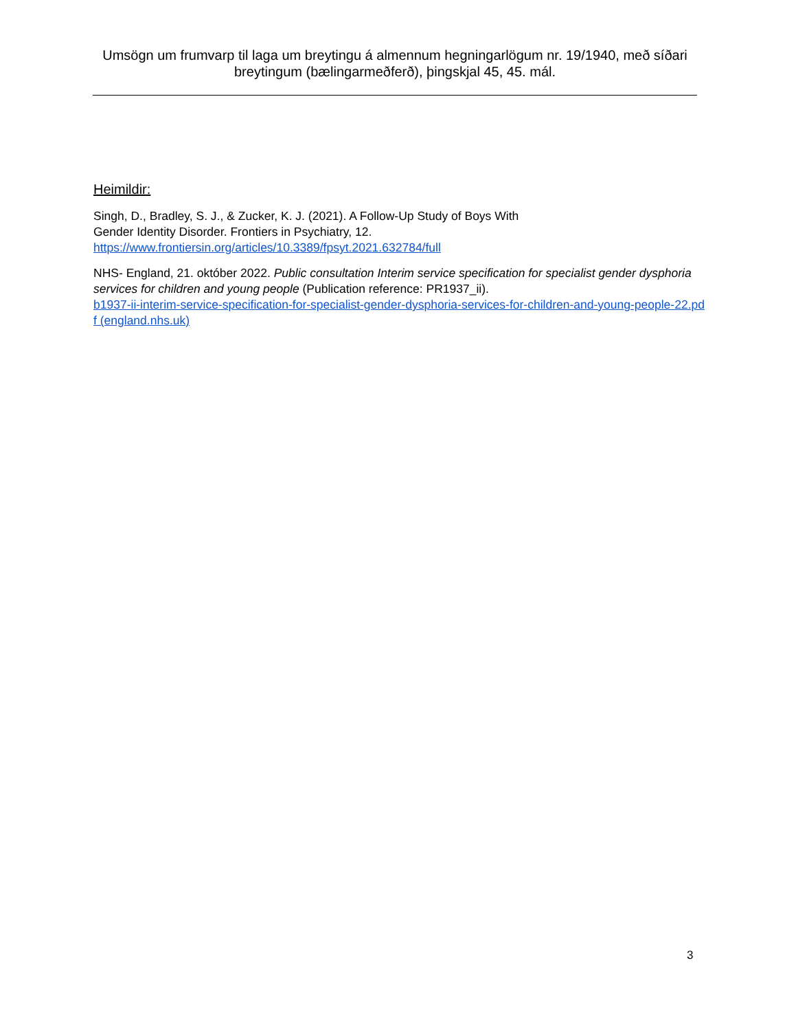Umsögn um frumvarp til laga um breytingu á almennum hegningarlögum nr. 19/1940, með síðari breytingum (bælingarmeðferð), þingskjal 45, 45. mál.
Heimildir:
Singh, D., Bradley, S. J., & Zucker, K. J. (2021). A Follow-Up Study of Boys With
Gender Identity Disorder. Frontiers in Psychiatry, 12.
https://www.frontiersin.org/articles/10.3389/fpsyt.2021.632784/full
NHS- England, 21. október 2022. Public consultation Interim service specification for specialist gender dysphoria services for children and young people (Publication reference: PR1937_ii).
b1937-ii-interim-service-specification-for-specialist-gender-dysphoria-services-for-children-and-young-people-22.pdf (england.nhs.uk)
3